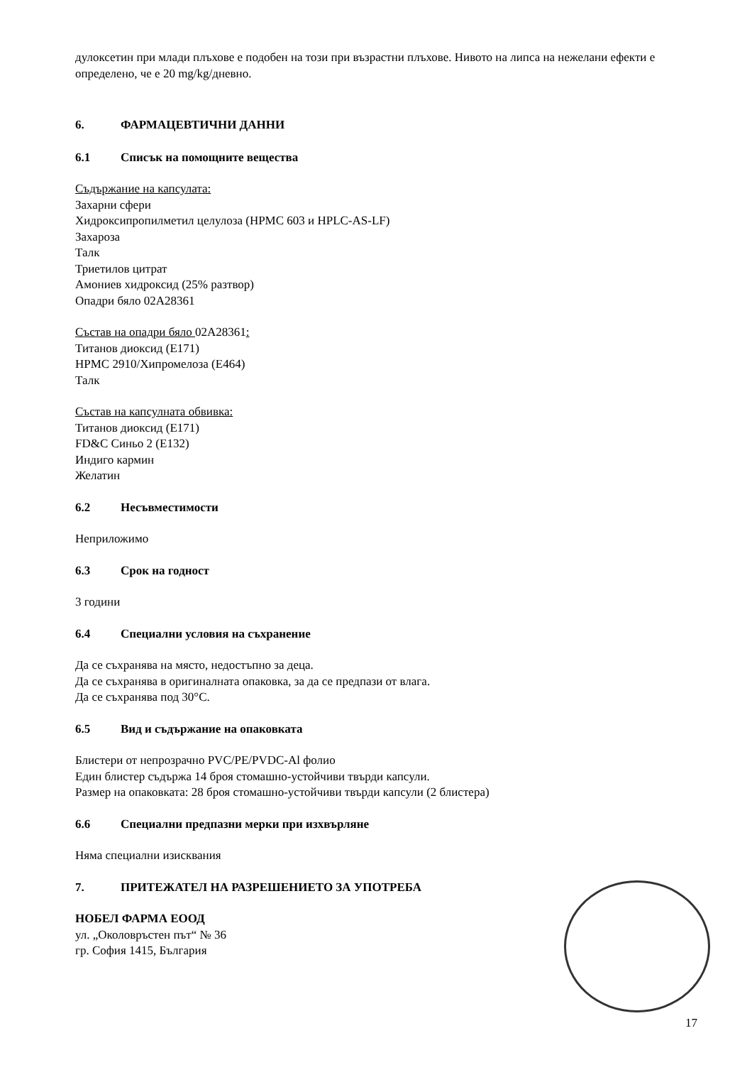дулоксетин при млади плъхове е подобен на този при възрастни плъхове. Нивото на липса на нежелани ефекти е определено, че е 20 mg/kg/дневно.
6. ФАРМАЦЕВТИЧНИ ДАННИ
6.1 Списък на помощните вещества
Съдържание на капсулата:
Захарни сфери
Хидроксипропилметил целулоза (HPMC 603 и HPLC-AS-LF)
Захароза
Талк
Триетилов цитрат
Амониев хидроксид (25% разтвор)
Опадри бяло 02А28361
Състав на опадри бяло 02А28361:
Титанов диоксид (Е171)
HPMC 2910/Хипромелоза (Е464)
Талк
Състав на капсулната обвивка:
Титанов диоксид (Е171)
FD&C Синьо 2 (Е132)
Индиго кармин
Желатин
6.2 Несъвместимости
Неприложимо
6.3 Срок на годност
3 години
6.4 Специални условия на съхранение
Да се съхранява на място, недостъпно за деца.
Да се съхранява в оригиналната опаковка, за да се предпази от влага.
Да се съхранява под 30°С.
6.5 Вид и съдържание на опаковката
Блистери от непрозрачно PVC/PE/PVDC-Al фолио
Един блистер съдържа 14 броя стомашно-устойчиви твърди капсули.
Размер на опаковката: 28 броя стомашно-устойчиви твърди капсули (2 блистера)
6.6 Специални предпазни мерки при изхвърляне
Няма специални изисквания
7. ПРИТЕЖАТЕЛ НА РАЗРЕШЕНИЕТО ЗА УПОТРЕБА
НОБЕЛ ФАРМА ЕООД
ул. „Околовръстен път“ № 36
гр. София 1415, България
17